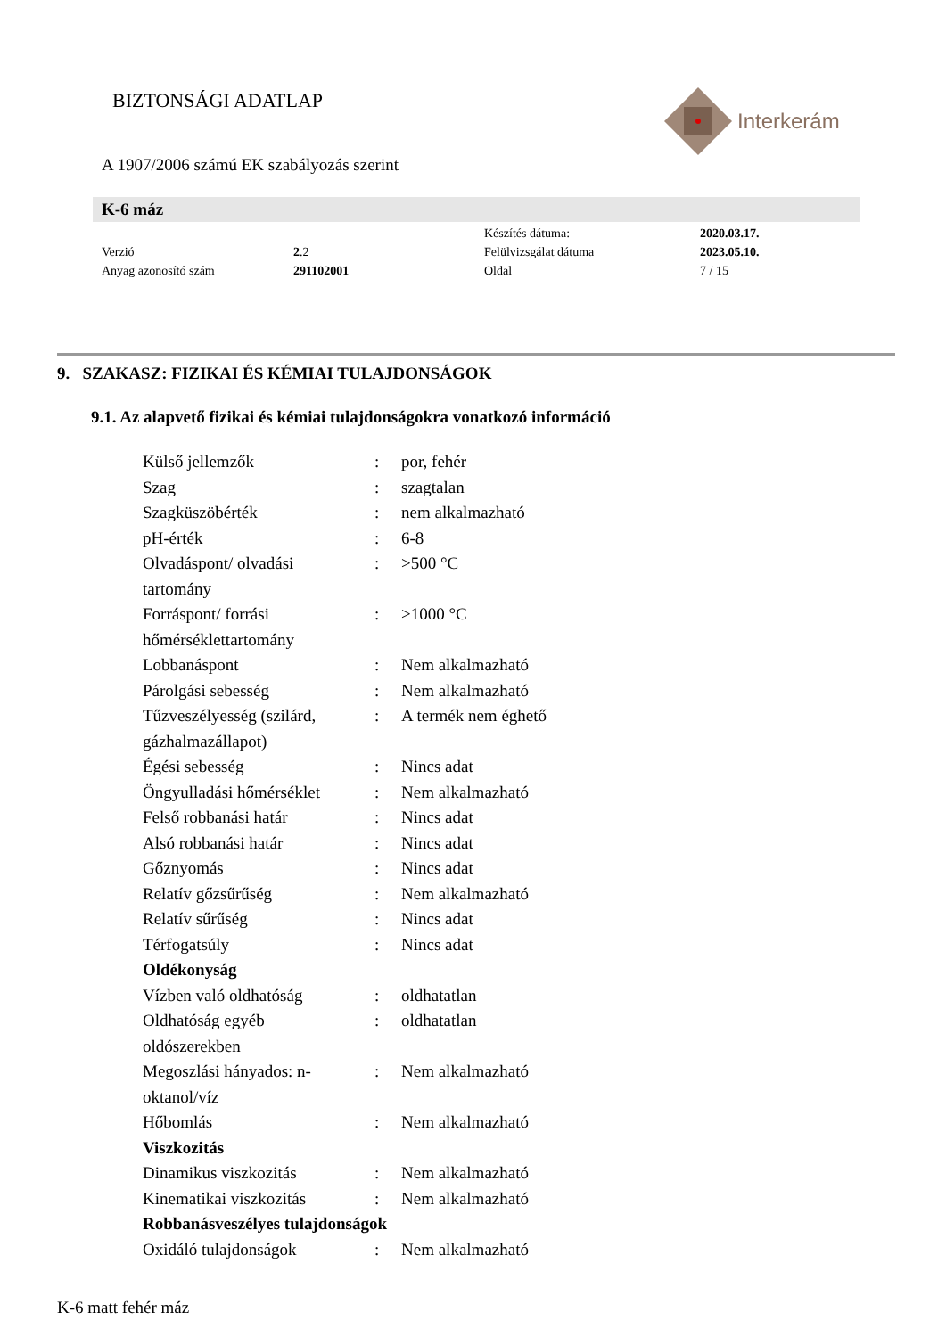BIZTONSÁGI ADATLAP Interkerám
A 1907/2006 számú EK szabályozás szerint
K-6 máz
| | | Készítés dátuma: | 2020.03.17. |
| Verzió | 2 .2 | Felülvizsgálat dátuma | 2023.05.10. |
| Anyag azonosító szám | 291102001 | Oldal | 7 / 15 |
9. SZAKASZ: FIZIKAI ÉS KÉMIAI TULAJDONSÁGOK
9.1. Az alapvető fizikai és kémiai tulajdonságokra vonatkozó információ
| Külső jellemzők | : | por, fehér |
| Szag | : | szagtalan |
| Szagküszöbérték | : | nem alkalmazható |
| pH-érték | : | 6-8 |
| Olvadáspont/ olvadási tartomány | : | >500 °C |
| Forráspont/ forrási hőmérséklettartomány | : | >1000 °C |
| Lobbanáspont | : | Nem alkalmazható |
| Párolgási sebesség | : | Nem alkalmazható |
| Tűzveszélyesség (szilárd, gázhalmazállapot) | : | A termék nem éghető |
| Égési sebesség | : | Nincs adat |
| Öngyulladási hőmérséklet | : | Nem alkalmazható |
| Felső robbanási határ | : | Nincs adat |
| Alsó robbanási határ | : | Nincs adat |
| Gőznyomás | : | Nincs adat |
| Relatív gőzsűrűség | : | Nem alkalmazható |
| Relatív sűrűség | : | Nincs adat |
| Térfogatsúly | : | Nincs adat |
| Oldékonyság | | |
| Vízben való oldhatóság | : | oldhatatlan |
| Oldhatóság egyéb oldószerekben | : | oldhatatlan |
| Megoszlási hányados: n- oktanol/víz | : | Nem alkalmazható |
| Hőbomlás | : | Nem alkalmazható |
| Viszkozitás | | |
| Dinamikus viszkozitás | : | Nem alkalmazható |
| Kinematikai viszkozitás | : | Nem alkalmazható |
| Robbanásveszélyes tulajdonságok | | |
| Oxidáló tulajdonságok | : | Nem alkalmazható |
K-6 matt fehér máz